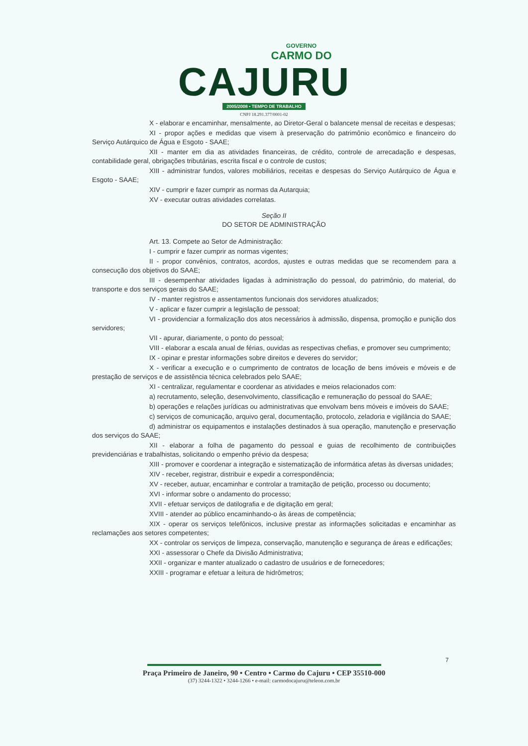GOVERNO
CARMO DO
CAJURU
2005/2008 • TEMPO DE TRABALHO
CNPJ 18.291.377/0001-02
X - elaborar e encaminhar, mensalmente, ao Diretor-Geral o balancete mensal de receitas e despesas;
XI - propor ações e medidas que visem à preservação do patrimônio econômico e financeiro do Serviço Autárquico de Água e Esgoto - SAAE;
XII - manter em dia as atividades financeiras, de crédito, controle de arrecadação e despesas, contabilidade geral, obrigações tributárias, escrita fiscal e o controle de custos;
XIII - administrar fundos, valores mobiliários, receitas e despesas do Serviço Autárquico de Água e Esgoto - SAAE;
XIV - cumprir e fazer cumprir as normas da Autarquia;
XV - executar outras atividades correlatas.
Seção II
DO SETOR DE ADMINISTRAÇÃO
Art. 13. Compete ao Setor de Administração:
I - cumprir e fazer cumprir as normas vigentes;
II - propor convênios, contratos, acordos, ajustes e outras medidas que se recomendem para a consecução dos objetivos do SAAE;
III - desempenhar atividades ligadas à administração do pessoal, do patrimônio, do material, do transporte e dos serviços gerais do SAAE;
IV - manter registros e assentamentos funcionais dos servidores atualizados;
V - aplicar e fazer cumprir a legislação de pessoal;
VI - providenciar a formalização dos atos necessários à admissão, dispensa, promoção e punição dos servidores;
VII - apurar, diariamente, o ponto do pessoal;
VIII - elaborar a escala anual de férias, ouvidas as respectivas chefias, e promover seu cumprimento;
IX - opinar e prestar informações sobre direitos e deveres do servidor;
X - verificar a execução e o cumprimento de contratos de locação de bens imóveis e móveis e de prestação de serviços e de assistência técnica celebrados pelo SAAE;
XI - centralizar, regulamentar e coordenar as atividades e meios relacionados com:
a) recrutamento, seleção, desenvolvimento, classificação e remuneração do pessoal do SAAE;
b) operações e relações jurídicas ou administrativas que envolvam bens móveis e imóveis do SAAE;
c) serviços de comunicação, arquivo geral, documentação, protocolo, zeladoria e vigilância do SAAE;
d) administrar os equipamentos e instalações destinados à sua operação, manutenção e preservação dos serviços do SAAE;
XII - elaborar a folha de pagamento do pessoal e guias de recolhimento de contribuições previdenciárias e trabalhistas, solicitando o empenho prévio da despesa;
XIII - promover e coordenar a integração e sistematização de informática afetas às diversas unidades;
XIV - receber, registrar, distribuir e expedir a correspondência;
XV - receber, autuar, encaminhar e controlar a tramitação de petição, processo ou documento;
XVI - informar sobre o andamento do processo;
XVII - efetuar serviços de datilografia e de digitação em geral;
XVIII - atender ao público encaminhando-o às áreas de competência;
XIX - operar os serviços telefônicos, inclusive prestar as informações solicitadas e encaminhar as reclamações aos setores competentes;
XX - controlar os serviços de limpeza, conservação, manutenção e segurança de áreas e edificações;
XXI - assessorar o Chefe da Divisão Administrativa;
XXII - organizar e manter atualizado o cadastro de usuários e de fornecedores;
XXIII - programar e efetuar a leitura de hidrômetros;
7
Praça Primeiro de Janeiro, 90 • Centro • Carmo do Cajuru • CEP 35510-000
(37) 3244-1322 • 3244-1266 • e-mail: carmodocajuru@teleon.com.br